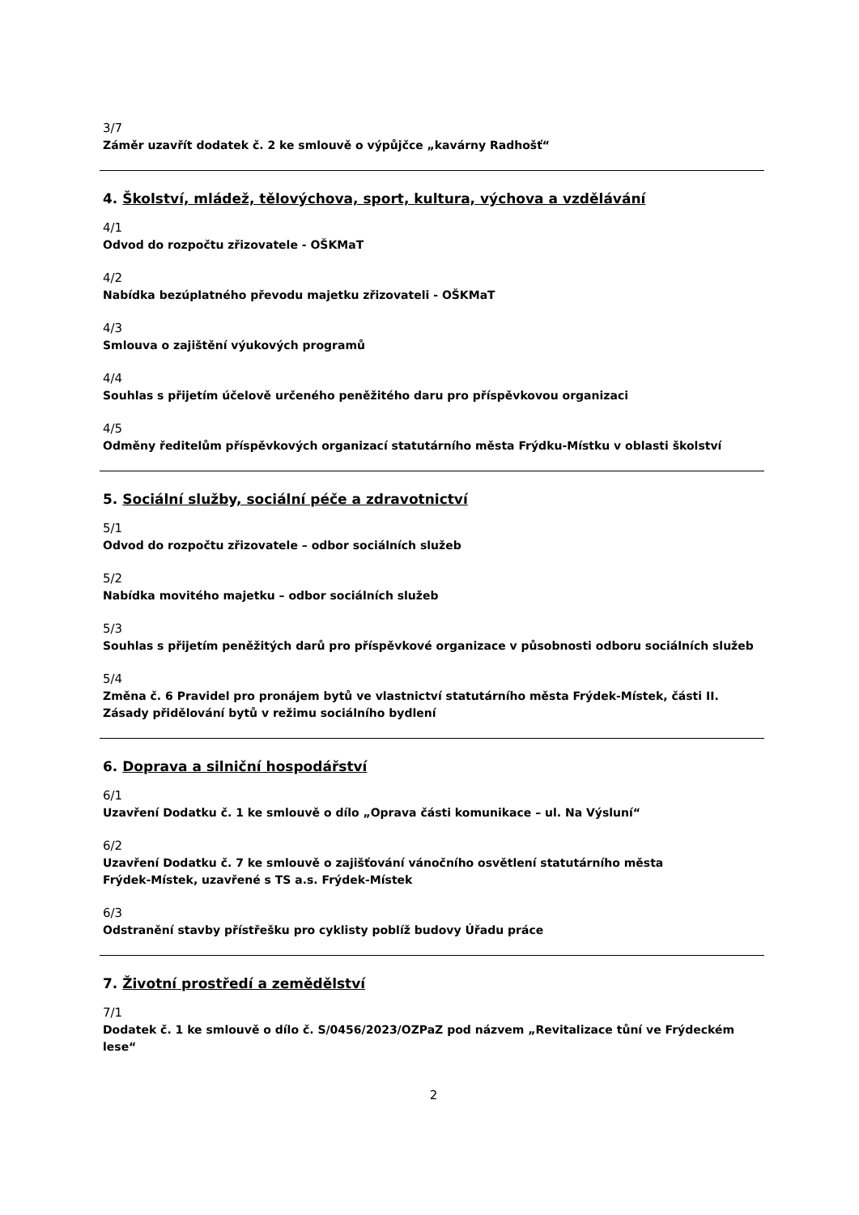3/7
Záměr uzavřít dodatek č. 2 ke smlouvě o výpůjčce „kavárny Radhošť“
4. Školství, mládež, tělovýchova, sport, kultura, výchova a vzdělávání
4/1
Odvod do rozpočtu zřizovatele - OŠKMaT
4/2
Nabídka bezúplatného převodu majetku zřizovateli - OŠKMaT
4/3
Smlouva o zajištění výukových programů
4/4
Souhlas s přijetím účelově určeného peněžitého daru pro příspěvkovou organizaci
4/5
Odměny ředitelům příspěvkových organizací statutárního města Frýdku-Místku v oblasti školství
5. Sociální služby, sociální péče a zdravotnictví
5/1
Odvod do rozpočtu zřizovatele – odbor sociálních služeb
5/2
Nabídka movitého majetku – odbor sociálních služeb
5/3
Souhlas s přijetím peněžitých darů pro příspěvkové organizace v působnosti odboru sociálních služeb
5/4
Změna č. 6 Pravidel pro pronájem bytů ve vlastnictví statutárního města Frýdek-Místek, části II. Zásady přidělování bytů v režimu sociálního bydlení
6. Doprava a silniční hospodářství
6/1
Uzavření Dodatku č. 1 ke smlouvě o dílo „Oprava části komunikace – ul. Na Výsluní“
6/2
Uzavření Dodatku č. 7 ke smlouvě o zajišťování vánočního osvětlení statutárního města
Frýdek-Místek, uzavřené s TS a.s. Frýdek-Místek
6/3
Odstranění stavby přístřešku pro cyklisty poblíž budovy Úřadu práce
7. Životní prostředí a zemědělství
7/1
Dodatek č. 1 ke smlouvě o dílo č. S/0456/2023/OZPaZ pod názvem „Revitalizace tůní ve Frýdeckém lese“
2